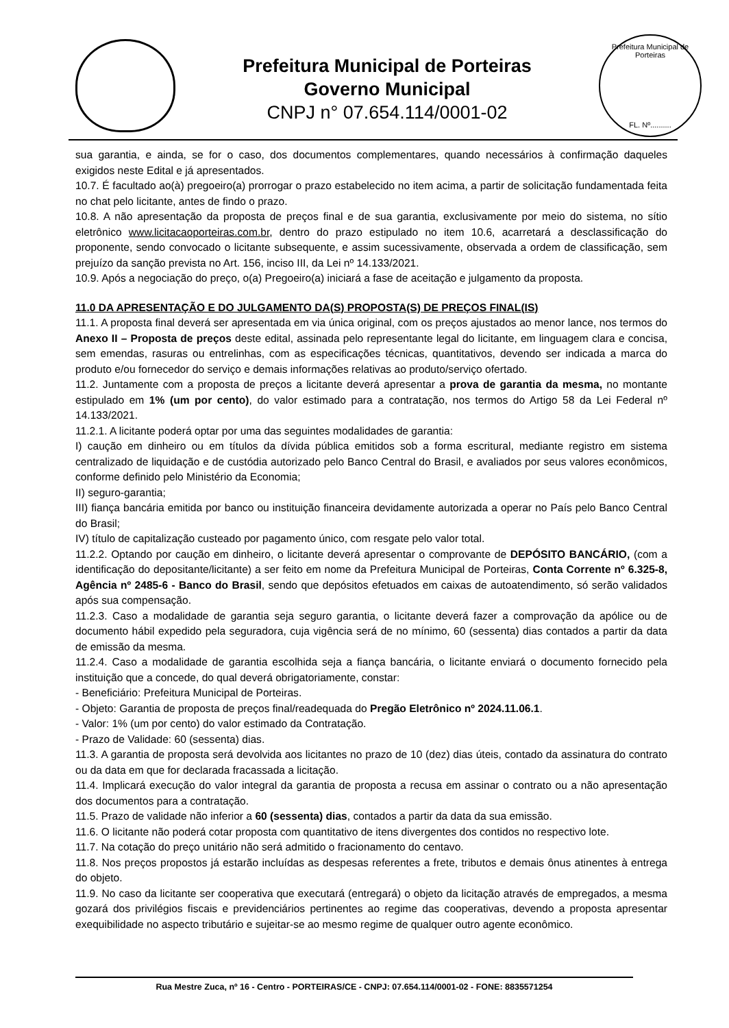Prefeitura Municipal de Porteiras
Governo Municipal
CNPJ n° 07.654.114/0001-02
Prefeitura Municipal de Porteiras
FL. Nº..........
sua garantia, e ainda, se for o caso, dos documentos complementares, quando necessários à confirmação daqueles exigidos neste Edital e já apresentados.
10.7. É facultado ao(à) pregoeiro(a) prorrogar o prazo estabelecido no item acima, a partir de solicitação fundamentada feita no chat pelo licitante, antes de findo o prazo.
10.8. A não apresentação da proposta de preços final e de sua garantia, exclusivamente por meio do sistema, no sítio eletrônico www.licitacaoporteiras.com.br, dentro do prazo estipulado no item 10.6, acarretará a desclassificação do proponente, sendo convocado o licitante subsequente, e assim sucessivamente, observada a ordem de classificação, sem prejuízo da sanção prevista no Art. 156, inciso III, da Lei nº 14.133/2021.
10.9. Após a negociação do preço, o(a) Pregoeiro(a) iniciará a fase de aceitação e julgamento da proposta.
11.0 DA APRESENTAÇÃO E DO JULGAMENTO DA(S) PROPOSTA(S) DE PREÇOS FINAL(IS)
11.1. A proposta final deverá ser apresentada em via única original, com os preços ajustados ao menor lance, nos termos do Anexo II – Proposta de preços deste edital, assinada pelo representante legal do licitante, em linguagem clara e concisa, sem emendas, rasuras ou entrelinhas, com as especificações técnicas, quantitativos, devendo ser indicada a marca do produto e/ou fornecedor do serviço e demais informações relativas ao produto/serviço ofertado.
11.2. Juntamente com a proposta de preços a licitante deverá apresentar a prova de garantia da mesma, no montante estipulado em 1% (um por cento), do valor estimado para a contratação, nos termos do Artigo 58 da Lei Federal nº 14.133/2021.
11.2.1. A licitante poderá optar por uma das seguintes modalidades de garantia:
I) caução em dinheiro ou em títulos da dívida pública emitidos sob a forma escritural, mediante registro em sistema centralizado de liquidação e de custódia autorizado pelo Banco Central do Brasil, e avaliados por seus valores econômicos, conforme definido pelo Ministério da Economia;
II) seguro-garantia;
III) fiança bancária emitida por banco ou instituição financeira devidamente autorizada a operar no País pelo Banco Central do Brasil;
IV) título de capitalização custeado por pagamento único, com resgate pelo valor total.
11.2.2. Optando por caução em dinheiro, o licitante deverá apresentar o comprovante de DEPÓSITO BANCÁRIO, (com a identificação do depositante/licitante) a ser feito em nome da Prefeitura Municipal de Porteiras, Conta Corrente nº 6.325-8, Agência nº 2485-6 - Banco do Brasil, sendo que depósitos efetuados em caixas de autoatendimento, só serão validados após sua compensação.
11.2.3. Caso a modalidade de garantia seja seguro garantia, o licitante deverá fazer a comprovação da apólice ou de documento hábil expedido pela seguradora, cuja vigência será de no mínimo, 60 (sessenta) dias contados a partir da data de emissão da mesma.
11.2.4. Caso a modalidade de garantia escolhida seja a fiança bancária, o licitante enviará o documento fornecido pela instituição que a concede, do qual deverá obrigatoriamente, constar:
- Beneficiário: Prefeitura Municipal de Porteiras.
- Objeto: Garantia de proposta de preços final/readequada do Pregão Eletrônico nº 2024.11.06.1.
- Valor: 1% (um por cento) do valor estimado da Contratação.
- Prazo de Validade: 60 (sessenta) dias.
11.3. A garantia de proposta será devolvida aos licitantes no prazo de 10 (dez) dias úteis, contado da assinatura do contrato ou da data em que for declarada fracassada a licitação.
11.4. Implicará execução do valor integral da garantia de proposta a recusa em assinar o contrato ou a não apresentação dos documentos para a contratação.
11.5. Prazo de validade não inferior a 60 (sessenta) dias, contados a partir da data da sua emissão.
11.6. O licitante não poderá cotar proposta com quantitativo de itens divergentes dos contidos no respectivo lote.
11.7. Na cotação do preço unitário não será admitido o fracionamento do centavo.
11.8. Nos preços propostos já estarão incluídas as despesas referentes a frete, tributos e demais ônus atinentes à entrega do objeto.
11.9. No caso da licitante ser cooperativa que executará (entregará) o objeto da licitação através de empregados, a mesma gozará dos privilégios fiscais e previdenciários pertinentes ao regime das cooperativas, devendo a proposta apresentar exequibilidade no aspecto tributário e sujeitar-se ao mesmo regime de qualquer outro agente econômico.
Rua Mestre Zuca, nº 16 - Centro - PORTEIRAS/CE - CNPJ: 07.654.114/0001-02 - FONE: 8835571254